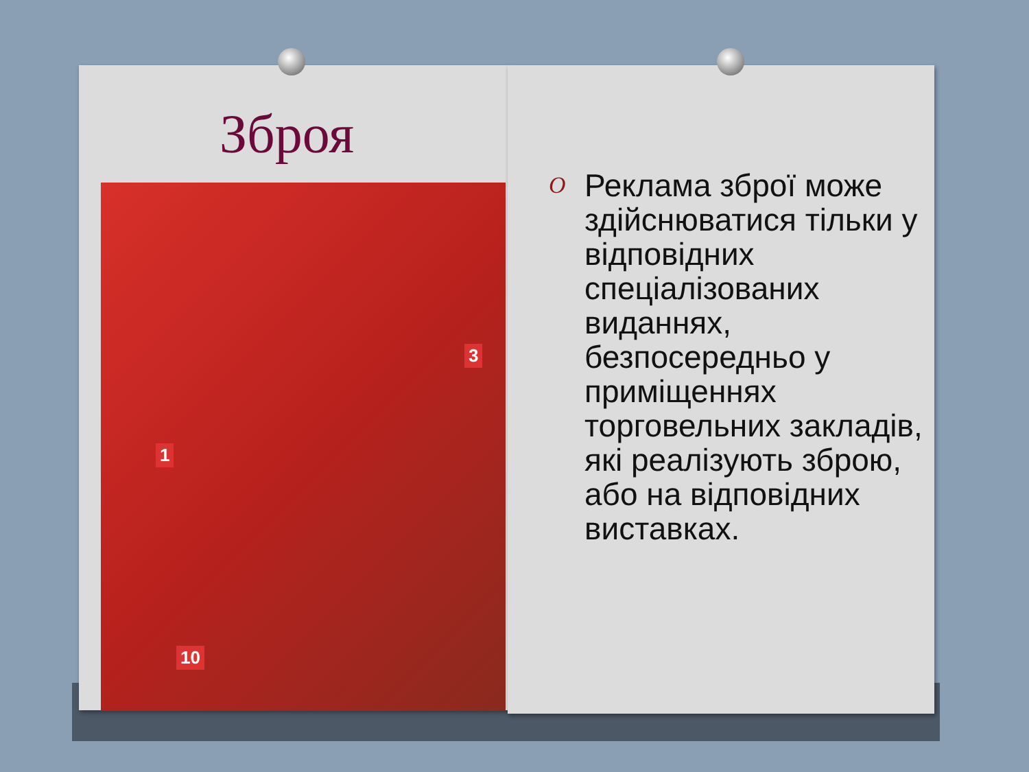Зброя
1
3
10
O Реклама зброї може здійснюватися тільки у відповідних спеціалізованих виданнях, безпосередньо у приміщеннях торговельних закладів, які реалізують зброю, або на відповідних виставках.